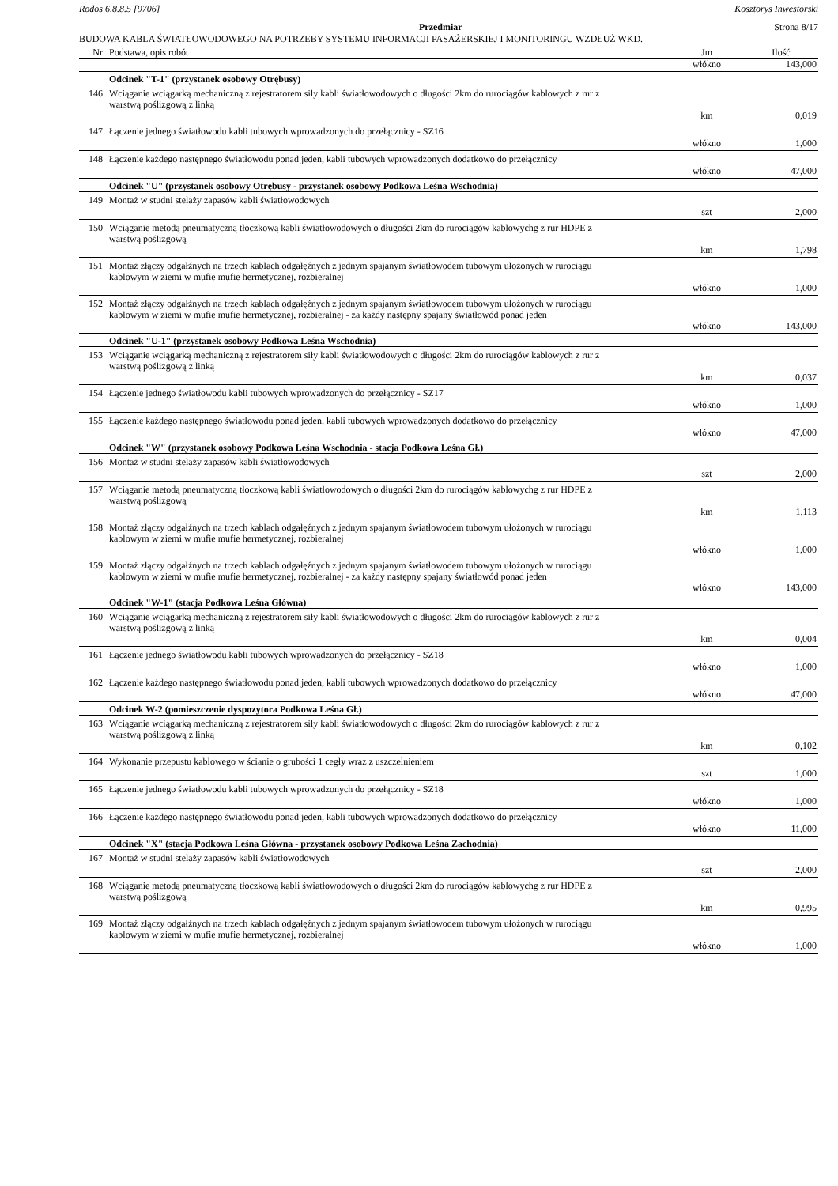Rodos 6.8.8.5 [9706] Kosztorys Inwestorski
Przedmiar Strona 8/17
BUDOWA KABLA ŚWIATŁOWODOWEGO NA POTRZEBY SYSTEMU INFORMACJI PASAŻERSKIEJ I MONITORINGU WZDŁUŻ WKD.
| Nr | Podstawa, opis robót | Jm | Ilość |
| --- | --- | --- | --- |
| | | włókno | 143,000 |
| | Odcinek "T-1" (przystanek osobowy Otrębusy) | | |
| 146 | Wciąganie wciągarką mechaniczną z rejestratorem siły kabli światłowodowych o długości 2km do rurociągów kablowych z rur z warstwą poślizgową z linką | | |
| | | km | 0,019 |
| 147 | Łączenie jednego światłowodu kabli tubowych wprowadzonych do przełącznicy - SZ16 | | |
| | | włókno | 1,000 |
| 148 | Łączenie każdego następnego światłowodu ponad jeden, kabli tubowych wprowadzonych dodatkowo do przełącznicy | | |
| | | włókno | 47,000 |
| | Odcinek "U" (przystanek osobowy Otrębusy - przystanek osobowy Podkowa Leśna Wschodnia) | | |
| 149 | Montaż w studni stelaży zapasów kabli światłowodowych | | |
| | | szt | 2,000 |
| 150 | Wciąganie metodą pneumatyczną tłoczkową kabli światłowodowych o długości 2km do rurociągów kablowychg z rur HDPE z warstwą poślizgową | | |
| | | km | 1,798 |
| 151 | Montaż złączy odgałźnych na trzech kablach odgałęźnych z jednym spajanym światłowodem tubowym ułożonych w rurociągu kablowym w ziemi w mufie mufie hermetycznej, rozbieralnej | | |
| | | włókno | 1,000 |
| 152 | Montaż złączy odgałźnych na trzech kablach odgałęźnych z jednym spajanym światłowodem tubowym ułożonych w rurociągu kablowym w ziemi w mufie mufie hermetycznej, rozbieralnej - za każdy następny spajany światłowód ponad jeden | | |
| | | włókno | 143,000 |
| | Odcinek "U-1" (przystanek osobowy Podkowa Leśna Wschodnia) | | |
| 153 | Wciąganie wciągarką mechaniczną z rejestratorem siły kabli światłowodowych o długości 2km do rurociągów kablowych z rur z warstwą poślizgową z linką | | |
| | | km | 0,037 |
| 154 | Łączenie jednego światłowodu kabli tubowych wprowadzonych do przełącznicy - SZ17 | | |
| | | włókno | 1,000 |
| 155 | Łączenie każdego następnego światłowodu ponad jeden, kabli tubowych wprowadzonych dodatkowo do przełącznicy | | |
| | | włókno | 47,000 |
| | Odcinek "W" (przystanek osobowy Podkowa Leśna Wschodnia - stacja Podkowa Leśna Gł.) | | |
| 156 | Montaż w studni stelaży zapasów kabli światłowodowych | | |
| | | szt | 2,000 |
| 157 | Wciąganie metodą pneumatyczną tłoczkową kabli światłowodowych o długości 2km do rurociągów kablowychg z rur HDPE z warstwą poślizgową | | |
| | | km | 1,113 |
| 158 | Montaż złączy odgałźnych na trzech kablach odgałęźnych z jednym spajanym światłowodem tubowym ułożonych w rurociągu kablowym w ziemi w mufie mufie hermetycznej, rozbieralnej | | |
| | | włókno | 1,000 |
| 159 | Montaż złączy odgałźnych na trzech kablach odgałęźnych z jednym spajanym światłowodem tubowym ułożonych w rurociągu kablowym w ziemi w mufie mufie hermetycznej, rozbieralnej - za każdy następny spajany światłowód ponad jeden | | |
| | | włókno | 143,000 |
| | Odcinek "W-1" (stacja Podkowa Leśna Główna) | | |
| 160 | Wciąganie wciągarką mechaniczną z rejestratorem siły kabli światłowodowych o długości 2km do rurociągów kablowych z rur z warstwą poślizgową z linką | | |
| | | km | 0,004 |
| 161 | Łączenie jednego światłowodu kabli tubowych wprowadzonych do przełącznicy - SZ18 | | |
| | | włókno | 1,000 |
| 162 | Łączenie każdego następnego światłowodu ponad jeden, kabli tubowych wprowadzonych dodatkowo do przełącznicy | | |
| | | włókno | 47,000 |
| | Odcinek W-2 (pomieszczenie dyspozytora Podkowa Leśna Gł.) | | |
| 163 | Wciąganie wciągarką mechaniczną z rejestratorem siły kabli światłowodowych o długości 2km do rurociągów kablowych z rur z warstwą poślizgową z linką | | |
| | | km | 0,102 |
| 164 | Wykonanie przepustu kablowego w ścianie o grubości 1 cegły wraz z uszczelnieniem | | |
| | | szt | 1,000 |
| 165 | Łączenie jednego światłowodu kabli tubowych wprowadzonych do przełącznicy - SZ18 | | |
| | | włókno | 1,000 |
| 166 | Łączenie każdego następnego światłowodu ponad jeden, kabli tubowych wprowadzonych dodatkowo do przełącznicy | | |
| | | włókno | 11,000 |
| | Odcinek "X" (stacja Podkowa Leśna Główna - przystanek osobowy Podkowa Leśna Zachodnia) | | |
| 167 | Montaż w studni stelaży zapasów kabli światłowodowych | | |
| | | szt | 2,000 |
| 168 | Wciąganie metodą pneumatyczną tłoczkową kabli światłowodowych o długości 2km do rurociągów kablowychg z rur HDPE z warstwą poślizgową | | |
| | | km | 0,995 |
| 169 | Montaż złączy odgałźnych na trzech kablach odgałęźnych z jednym spajanym światłowodem tubowym ułożonych w rurociągu kablowym w ziemi w mufie mufie hermetycznej, rozbieralnej | | |
| | | włókno | 1,000 |